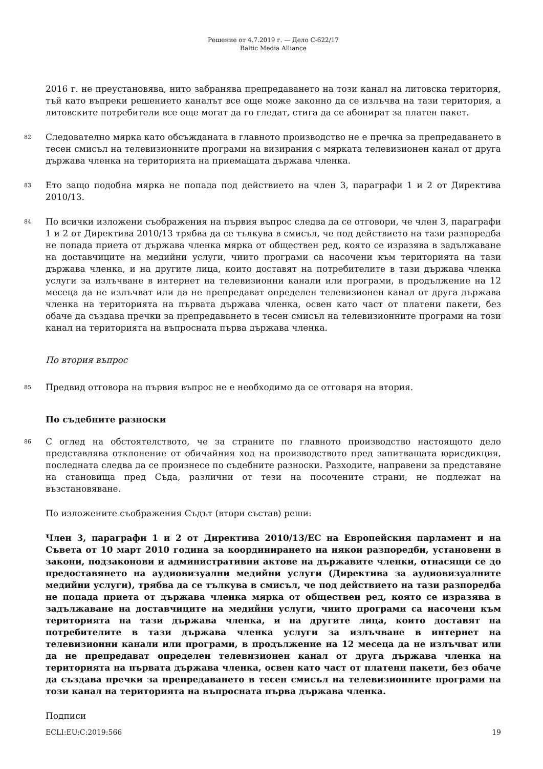Решение от 4.7.2019 г. — Дело C-622/17
Baltic Media Alliance
2016 г. не преустановява, нито забранява препредаването на този канал на литовска територия, тъй като въпреки решението каналът все още може законно да се излъчва на тази територия, а литовските потребители все още могат да го гледат, стига да се абонират за платен пакет.
82 Следователно мярка като обсъжданата в главното производство не е пречка за препредаването в тесен смисъл на телевизионните програми на визирания с мярката телевизионен канал от друга държава членка на територията на приемащата държава членка.
83 Ето защо подобна мярка не попада под действието на член 3, параграфи 1 и 2 от Директива 2010/13.
84 По всички изложени съображения на първия въпрос следва да се отговори, че член 3, параграфи 1 и 2 от Директива 2010/13 трябва да се тълкува в смисъл, че под действието на тази разпоредба не попада приета от държава членка мярка от обществен ред, която се изразява в задължаване на доставчиците на медийни услуги, чиито програми са насочени към територията на тази държава членка, и на другите лица, които доставят на потребителите в тази държава членка услуги за излъчване в интернет на телевизионни канали или програми, в продължение на 12 месеца да не излъчват или да не препредават определен телевизионен канал от друга държава членка на територията на първата държава членка, освен като част от платени пакети, без обаче да създава пречки за препредаването в тесен смисъл на телевизионните програми на този канал на територията на въпросната първа държава членка.
По втория въпрос
85 Предвид отговора на първия въпрос не е необходимо да се отговаря на втория.
По съдебните разноски
86 С оглед на обстоятелството, че за страните по главното производство настоящото дело представлява отклонение от обичайния ход на производството пред запитващата юрисдикция, последната следва да се произнесе по съдебните разноски. Разходите, направени за представяне на становища пред Съда, различни от тези на посочените страни, не подлежат на възстановяване.
По изложените съображения Съдът (втори състав) реши:
Член 3, параграфи 1 и 2 от Директива 2010/13/ЕС на Европейския парламент и на Съвета от 10 март 2010 година за координирането на някои разпоредби, установени в закони, подзаконови и административни актове на държавите членки, отнасящи се до предоставянето на аудиовизуални медийни услуги (Директива за аудиовизуалните медийни услуги), трябва да се тълкува в смисъл, че под действието на тази разпоредба не попада приета от държава членка мярка от обществен ред, която се изразява в задължаване на доставчиците на медийни услуги, чиито програми са насочени към територията на тази държава членка, и на другите лица, които доставят на потребителите в тази държава членка услуги за излъчване в интернет на телевизионни канали или програми, в продължение на 12 месеца да не излъчват или да не препредават определен телевизионен канал от друга държава членка на територията на първата държава членка, освен като част от платени пакети, без обаче да създава пречки за препредаването в тесен смисъл на телевизионните програми на този канал на територията на въпросната първа държава членка.
Подписи
ECLI:EU:C:2019:566 19